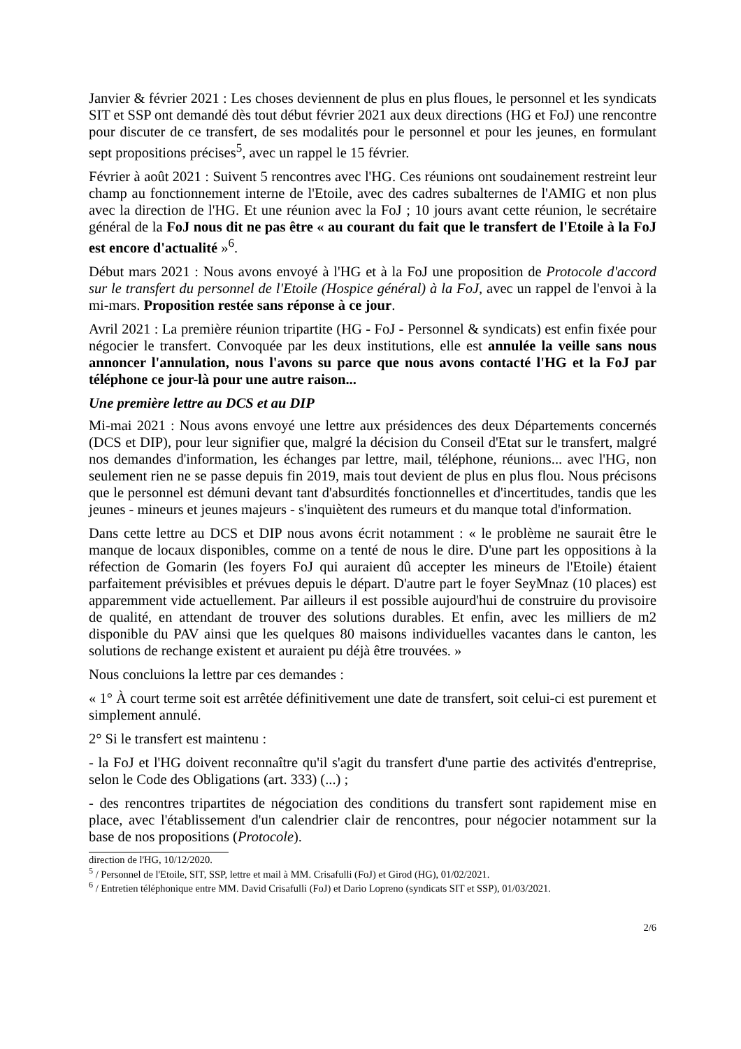Janvier & février 2021 : Les choses deviennent de plus en plus floues, le personnel et les syndicats SIT et SSP ont demandé dès tout début février 2021 aux deux directions (HG et FoJ) une rencontre pour discuter de ce transfert, de ses modalités pour le personnel et pour les jeunes, en formulant sept propositions précises<sup>5</sup>, avec un rappel le 15 février.
Février à août 2021 : Suivent 5 rencontres avec l'HG. Ces réunions ont soudainement restreint leur champ au fonctionnement interne de l'Etoile, avec des cadres subalternes de l'AMIG et non plus avec la direction de l'HG. Et une réunion avec la FoJ ; 10 jours avant cette réunion, le secrétaire général de la FoJ nous dit ne pas être « au courant du fait que le transfert de l'Etoile à la FoJ est encore d'actualité »<sup>6</sup>.
Début mars 2021 : Nous avons envoyé à l'HG et à la FoJ une proposition de Protocole d'accord sur le transfert du personnel de l'Etoile (Hospice général) à la FoJ, avec un rappel de l'envoi à la mi-mars. Proposition restée sans réponse à ce jour.
Avril 2021 : La première réunion tripartite (HG - FoJ - Personnel & syndicats) est enfin fixée pour négocier le transfert. Convoquée par les deux institutions, elle est annulée la veille sans nous annoncer l'annulation, nous l'avons su parce que nous avons contacté l'HG et la FoJ par téléphone ce jour-là pour une autre raison...
Une première lettre au DCS et au DIP
Mi-mai 2021 : Nous avons envoyé une lettre aux présidences des deux Départements concernés (DCS et DIP), pour leur signifier que, malgré la décision du Conseil d'Etat sur le transfert, malgré nos demandes d'information, les échanges par lettre, mail, téléphone, réunions... avec l'HG, non seulement rien ne se passe depuis fin 2019, mais tout devient de plus en plus flou. Nous précisons que le personnel est démuni devant tant d'absurdités fonctionnelles et d'incertitudes, tandis que les jeunes - mineurs et jeunes majeurs - s'inquiètent des rumeurs et du manque total d'information.
Dans cette lettre au DCS et DIP nous avons écrit notamment : « le problème ne saurait être le manque de locaux disponibles, comme on a tenté de nous le dire. D'une part les oppositions à la réfection de Gomarin (les foyers FoJ qui auraient dû accepter les mineurs de l'Etoile) étaient parfaitement prévisibles et prévues depuis le départ. D'autre part le foyer SeyMnaz (10 places) est apparemment vide actuellement. Par ailleurs il est possible aujourd'hui de construire du provisoire de qualité, en attendant de trouver des solutions durables. Et enfin, avec les milliers de m2 disponible du PAV ainsi que les quelques 80 maisons individuelles vacantes dans le canton, les solutions de rechange existent et auraient pu déjà être trouvées. »
Nous concluions la lettre par ces demandes :
« 1° À court terme soit est arrêtée définitivement une date de transfert, soit celui-ci est purement et simplement annulé.
2° Si le transfert est maintenu :
- la FoJ et l'HG doivent reconnaître qu'il s'agit du transfert d'une partie des activités d'entreprise, selon le Code des Obligations (art. 333) (...) ;
- des rencontres tripartites de négociation des conditions du transfert sont rapidement mise en place, avec l'établissement d'un calendrier clair de rencontres, pour négocier notamment sur la base de nos propositions (Protocole).
direction de l'HG, 10/12/2020.
<sup>5</sup> / Personnel de l'Etoile, SIT, SSP, lettre et mail à MM. Crisafulli (FoJ) et Girod (HG), 01/02/2021.
<sup>6</sup> / Entretien téléphonique entre MM. David Crisafulli (FoJ) et Dario Lopreno (syndicats SIT et SSP), 01/03/2021.
2/6